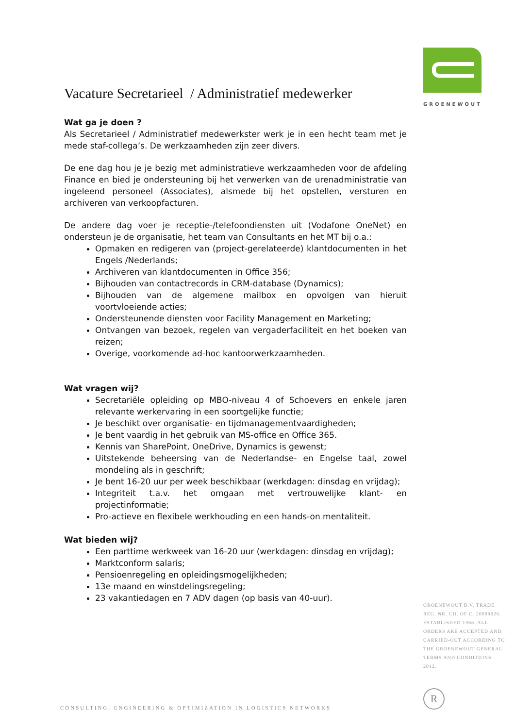GROENEWOUT
Vacature Secretarieel / Administratief medewerker
Wat ga je doen ?
Als Secretarieel / Administratief medewerkster werk je in een hecht team met je mede staf-collega’s. De werkzaamheden zijn zeer divers.
De ene dag hou je je bezig met administratieve werkzaamheden voor de afdeling Finance en bied je ondersteuning bij het verwerken van de urenadministratie van ingeleend personeel (Associates), alsmede bij het opstellen, versturen en archiveren van verkoopfacturen.
De andere dag voer je receptie-/telefoondiensten uit (Vodafone OneNet) en ondersteun je de organisatie, het team van Consultants en het MT bij o.a.:
Opmaken en redigeren van (project-gerelateerde) klantdocumenten in het Engels /Nederlands;
Archiveren van klantdocumenten in Office 356;
Bijhouden van contactrecords in CRM-database (Dynamics);
Bijhouden van de algemene mailbox en opvolgen van hieruit voortvloeiende acties;
Ondersteunende diensten voor Facility Management en Marketing;
Ontvangen van bezoek, regelen van vergaderfaciliteit en het boeken van reizen;
Overige, voorkomende ad-hoc kantoorwerkzaamheden.
Wat vragen wij?
Secretariële opleiding op MBO-niveau 4 of Schoevers en enkele jaren relevante werkervaring in een soortgelijke functie;
Je beschikt over organisatie- en tijdmanagementvaardigheden;
Je bent vaardig in het gebruik van MS-office en Office 365.
Kennis van SharePoint, OneDrive, Dynamics is gewenst;
Uitstekende beheersing van de Nederlandse- en Engelse taal, zowel mondeling als in geschrift;
Je bent 16-20 uur per week beschikbaar (werkdagen: dinsdag en vrijdag);
Integriteit t.a.v. het omgaan met vertrouwelijke klant- en projectinformatie;
Pro-actieve en flexibele werkhouding en een hands-on mentaliteit.
Wat bieden wij?
Een parttime werkweek van 16-20 uur (werkdagen: dinsdag en vrijdag);
Marktconform salaris;
Pensioenregeling en opleidingsmogelijkheden;
13e maand en winstdelingsregeling;
23 vakantiedagen en 7 ADV dagen (op basis van 40-uur).
GROENEWOUT B.V. TRADE REG. NR. CH. OF C. 20009626. ESTABLISHED 1966. ALL ORDERS ARE ACCEPTED AND CARRIED-OUT ACCORDING TO THE GROENEWOUT GENERAL TERMS AND CONDITIONS 2012.
R
CONSULTING, ENGINEERING & OPTIMIZATION IN LOGISTICS NETWORKS